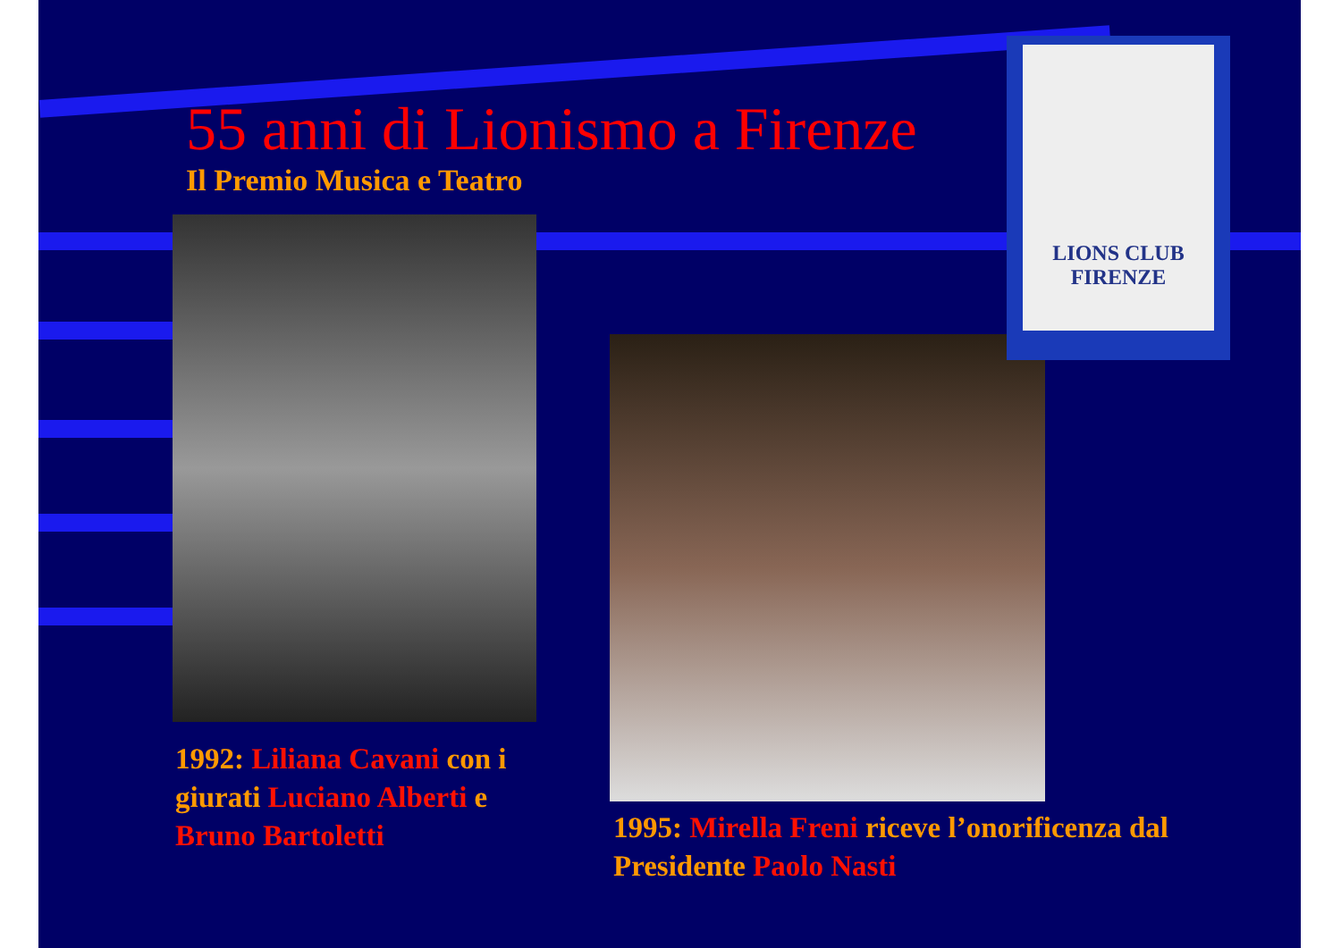55 anni di Lionismo a Firenze
Il Premio Musica e Teatro
LIONS CLUB
FIRENZE
1992: Liliana Cavani con i giurati Luciano Alberti e Bruno Bartoletti
1995: Mirella Freni riceve l’onorificenza dal Presidente Paolo Nasti